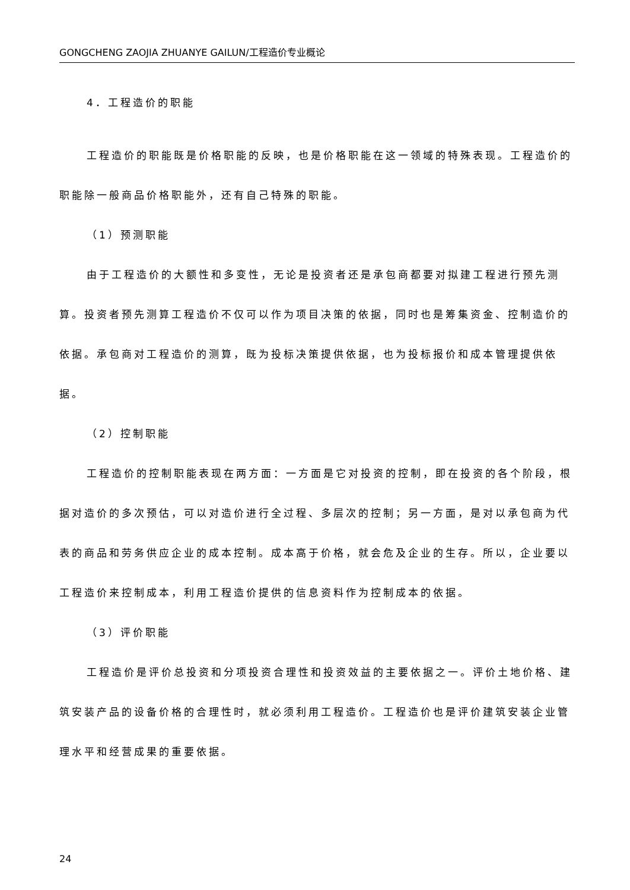GONGCHENG ZAOJIA ZHUANYE GAILUN/工程造价专业概论
4．工程造价的职能
工程造价的职能既是价格职能的反映，也是价格职能在这一领域的特殊表现。工程造价的职能除一般商品价格职能外，还有自己特殊的职能。
（1）预测职能
由于工程造价的大额性和多变性，无论是投资者还是承包商都要对拟建工程进行预先测算。投资者预先测算工程造价不仅可以作为项目决策的依据，同时也是筹集资金、控制造价的依据。承包商对工程造价的测算，既为投标决策提供依据，也为投标报价和成本管理提供依据。
（2）控制职能
工程造价的控制职能表现在两方面：一方面是它对投资的控制，即在投资的各个阶段，根据对造价的多次预估，可以对造价进行全过程、多层次的控制；另一方面，是对以承包商为代表的商品和劳务供应企业的成本控制。成本高于价格，就会危及企业的生存。所以，企业要以工程造价来控制成本，利用工程造价提供的信息资料作为控制成本的依据。
（3）评价职能
工程造价是评价总投资和分项投资合理性和投资效益的主要依据之一。评价土地价格、建筑安装产品的设备价格的合理性时，就必须利用工程造价。工程造价也是评价建筑安装企业管理水平和经营成果的重要依据。
24